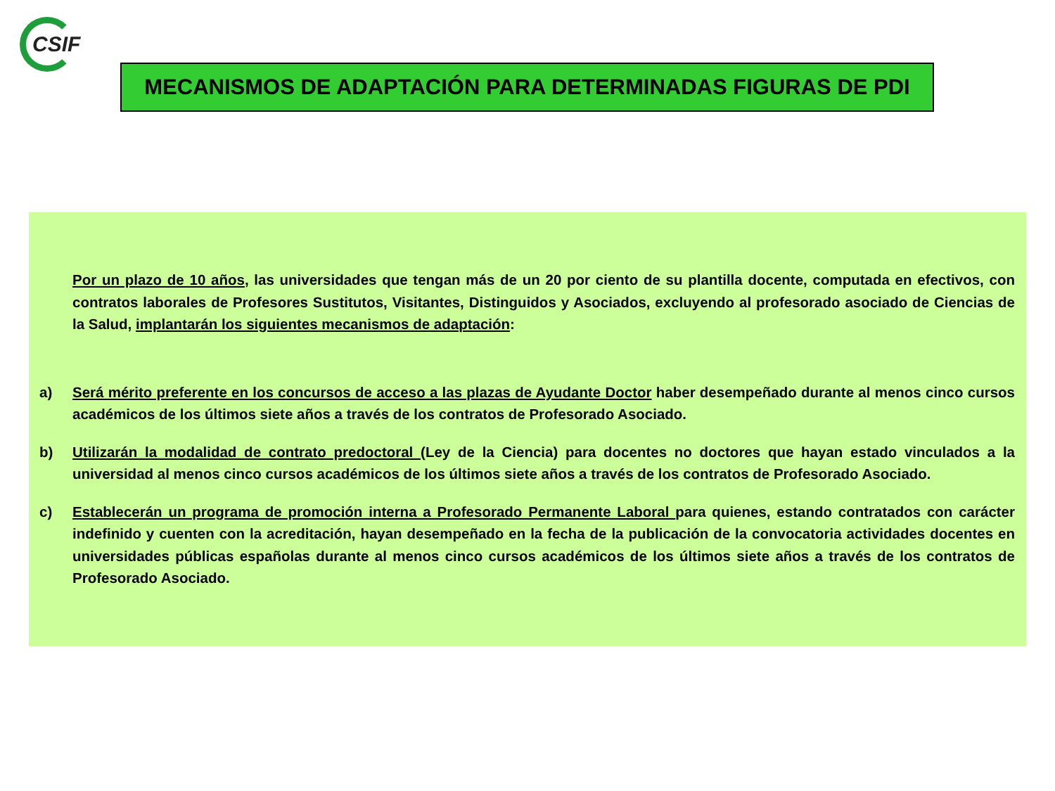CSIF
MECANISMOS DE ADAPTACIÓN PARA DETERMINADAS FIGURAS DE PDI
Por un plazo de 10 años, las universidades que tengan más de un 20 por ciento de su plantilla docente, computada en efectivos, con contratos laborales de Profesores Sustitutos, Visitantes, Distinguidos y Asociados, excluyendo al profesorado asociado de Ciencias de la Salud, implantarán los siguientes mecanismos de adaptación:
a) Será mérito preferente en los concursos de acceso a las plazas de Ayudante Doctor haber desempeñado durante al menos cinco cursos académicos de los últimos siete años a través de los contratos de Profesorado Asociado.
b) Utilizarán la modalidad de contrato predoctoral (Ley de la Ciencia) para docentes no doctores que hayan estado vinculados a la universidad al menos cinco cursos académicos de los últimos siete años a través de los contratos de Profesorado Asociado.
c) Establecerán un programa de promoción interna a Profesorado Permanente Laboral para quienes, estando contratados con carácter indefinido y cuenten con la acreditación, hayan desempeñado en la fecha de la publicación de la convocatoria actividades docentes en universidades públicas españolas durante al menos cinco cursos académicos de los últimos siete años a través de los contratos de Profesorado Asociado.